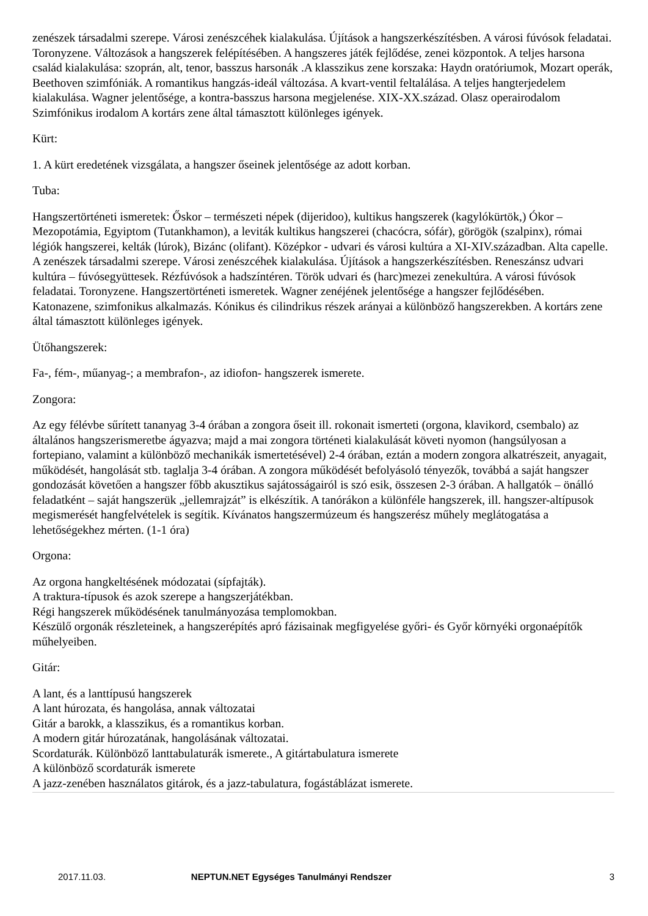zenészek társadalmi szerepe. Városi zenészcéhek kialakulása. Újítások a hangszerkészítésben. A városi fúvósok feladatai. Toronyzene. Változások a hangszerek felépítésében. A hangszeres játék fejlődése, zenei központok. A teljes harsona család kialakulása: szoprán, alt, tenor, basszus harsonák .A klasszikus zene korszaka: Haydn oratóriumok, Mozart operák, Beethoven szimfóniák. A romantikus hangzás-ideál változása. A kvart-ventil feltalálása. A teljes hangterjedelem kialakulása. Wagner jelentősége, a kontra-basszus harsona megjelenése. XIX-XX.század. Olasz operairodalom Szimfónikus irodalom A kortárs zene által támasztott különleges igények.
Kürt:
1. A kürt eredetének vizsgálata, a hangszer őseinek jelentősége az adott korban.
Tuba:
Hangszertörténeti ismeretek: Őskor – természeti népek (dijeridoo), kultikus hangszerek (kagylókürtök,) Ókor – Mezopotámia, Egyiptom (Tutankhamon), a leviták kultikus hangszerei (chacócra, sófár), görögök (szalpinx), római légiók hangszerei, kelták (lúrok), Bizánc (olifant). Középkor - udvari és városi kultúra a XI-XIV.században. Alta capelle. A zenészek társadalmi szerepe. Városi zenészcéhek kialakulása. Újítások a hangszerkészítésben. Reneszánsz udvari kultúra – fúvósegyüttesek. Rézfúvósok a hadszíntéren. Török udvari és (harc)mezei zenekultúra. A városi fúvósok feladatai. Toronyzene. Hangszertörténeti ismeretek. Wagner zenéjének jelentősége a hangszer fejlődésében.
Katonazene, szimfonikus alkalmazás. Kónikus és cilindrikus részek arányai a különböző hangszerekben. A kortárs zene által támasztott különleges igények.
Ütőhangszerek:
Fa-, fém-, műanyag-; a membrafon-, az idiofon- hangszerek ismerete.
Zongora:
Az egy félévbe sűrített tananyag 3-4 órában a zongora őseit ill. rokonait ismerteti (orgona, klavikord, csembalo) az általános hangszerismeretbe ágyazva; majd a mai zongora történeti kialakulását követi nyomon (hangsúlyosan a fortepiano, valamint a különböző mechanikák ismertetésével) 2-4 órában, eztán a modern zongora alkatrészeit, anyagait, működését, hangolását stb. taglalja 3-4 órában. A zongora működését befolyásoló tényezők, továbbá a saját hangszer gondozását követően a hangszer főbb akusztikus sajátosságairól is szó esik, összesen 2-3 órában. A hallgatók – önálló feladatként – saját hangszerük „jellemrajzát” is elkészítik. A tanórákon a különféle hangszerek, ill. hangszer-altípusok megismerését hangfelvételek is segítik. Kívánatos hangszermúzeum és hangszerész műhely meglátogatása a lehetőségekhez mérten. (1-1 óra)
Orgona:
Az orgona hangkeltésének módozatai (sípfajták).
A traktura-típusok és azok szerepe a hangszerjátékban.
Régi hangszerek működésének tanulmányozása templomokban.
Készülő orgonák részleteinek, a hangszerépítés apró fázisainak megfigyelése győri- és Győr környéki orgonaépítők műhelyeiben.
Gitár:
A lant, és a lanttípusú hangszerek
A lant húrozata, és hangolása, annak változatai
Gitár a barokk, a klasszikus, és a romantikus korban.
A modern gitár húrozatának, hangolásának változatai.
Scordaturák. Különböző lanttabulaturák ismerete., A gitártabulatura ismerete
A különböző scordaturák ismerete
A jazz-zenében használatos gitárok, és a jazz-tabulatura, fogástáblázat ismerete.
2017.11.03. NEPTUN.NET Egységes Tanulmányi Rendszer 3